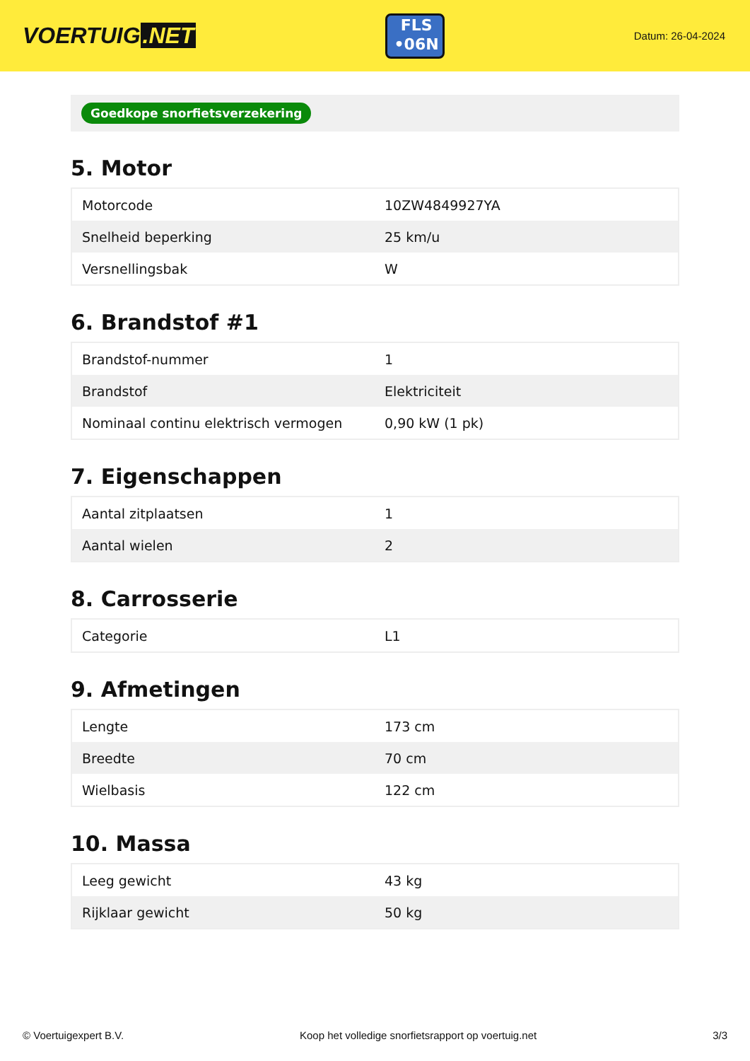VOERTUIG.NET
FLS
•06N
Datum: 26-04-2024
Goedkope snorfietsverzekering
5. Motor
| Motorcode | 10ZW4849927YA |
| Snelheid beperking | 25 km/u |
| Versnellingsbak | W |
6. Brandstof #1
| Brandstof-nummer | 1 |
| Brandstof | Elektriciteit |
| Nominaal continu elektrisch vermogen | 0,90 kW (1 pk) |
7. Eigenschappen
| Aantal zitplaatsen | 1 |
| Aantal wielen | 2 |
8. Carrosserie
| Categorie | L1 |
9. Afmetingen
| Lengte | 173 cm |
| Breedte | 70 cm |
| Wielbasis | 122 cm |
10. Massa
| Leeg gewicht | 43 kg |
| Rijklaar gewicht | 50 kg |
© Voertuigexpert B.V. Koop het volledige snorfietsrapport op voertuig.net 3/3